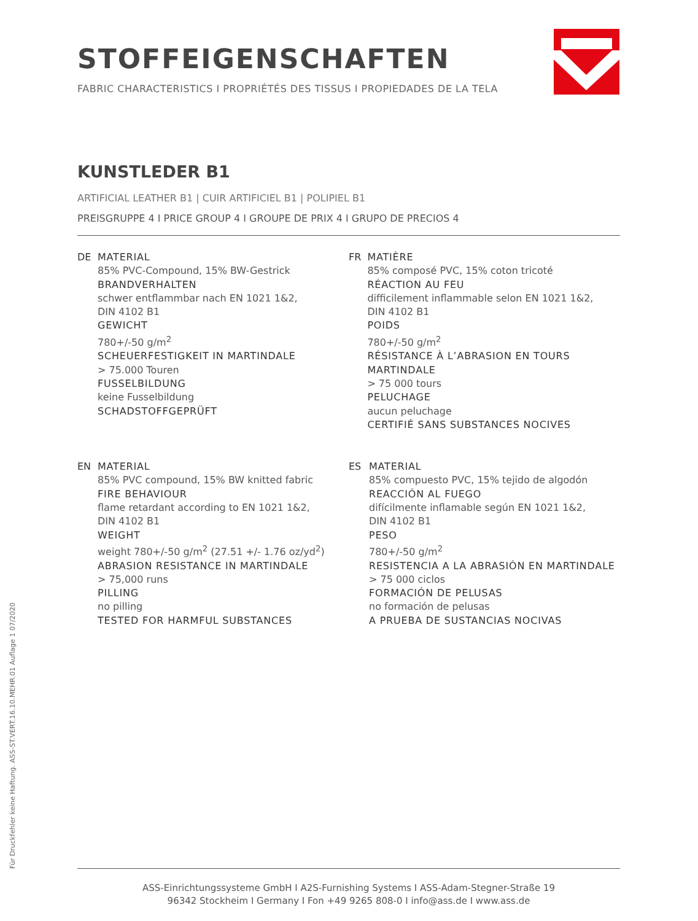STOFFEIGENSCHAFTEN
FABRIC CHARACTERISTICS I PROPRIÉTÉS DES TISSUS I PROPIEDADES DE LA TELA
KUNSTLEDER B1
ARTIFICIAL LEATHER B1 | CUIR ARTIFICIEL B1 | POLIPIEL B1
PREISGRUPPE 4 I PRICE GROUP 4 I GROUPE DE PRIX 4 I GRUPO DE PRECIOS 4
DE MATERIAL
85% PVC-Compound, 15% BW-Gestrick
BRANDVERHALTEN
schwer entflammbar nach EN 1021 1&2,
DIN 4102 B1
GEWICHT
780+/-50 g/m<sup>2</sup>
SCHEUERFESTIGKEIT IN MARTINDALE
> 75.000 Touren
FUSSELBILDUNG
keine Fusselbildung
SCHADSTOFFGEPRÜFT
FR MATIÈRE
85% composé PVC, 15% coton tricoté
RÉACTION AU FEU
difficilement inflammable selon EN 1021 1&2,
DIN 4102 B1
POIDS
780+/-50 g/m<sup>2</sup>
RÉSISTANCE À L’ABRASION EN TOURS MARTINDALE
> 75 000 tours
PELUCHAGE
aucun peluchage
CERTIFIÉ SANS SUBSTANCES NOCIVES
EN MATERIAL
85% PVC compound, 15% BW knitted fabric
FIRE BEHAVIOUR
flame retardant according to EN 1021 1&2,
DIN 4102 B1
WEIGHT
weight 780+/-50 g/m<sup>2</sup> (27.51 +/- 1.76 oz/yd<sup>2</sup>)
ABRASION RESISTANCE IN MARTINDALE
> 75,000 runs
PILLING
no pilling
TESTED FOR HARMFUL SUBSTANCES
ES MATERIAL
85% compuesto PVC, 15% tejido de algodón
REACCIÓN AL FUEGO
difícilmente inflamable según EN 1021 1&2,
DIN 4102 B1
PESO
780+/-50 g/m<sup>2</sup>
RESISTENCIA A LA ABRASIÓN EN MARTINDALE
> 75 000 ciclos
FORMACIÓN DE PELUSAS
no formación de pelusas
A PRUEBA DE SUSTANCIAS NOCIVAS
Für Druckfehler keine Haftung. ASS-ST.VERT.16.10.MEHR.01 Auflage 1 07/2020
ASS-Einrichtungssysteme GmbH I A2S-Furnishing Systems I ASS-Adam-Stegner-Straße 19
96342 Stockheim I Germany I Fon +49 9265 808-0 I info@ass.de I www.ass.de